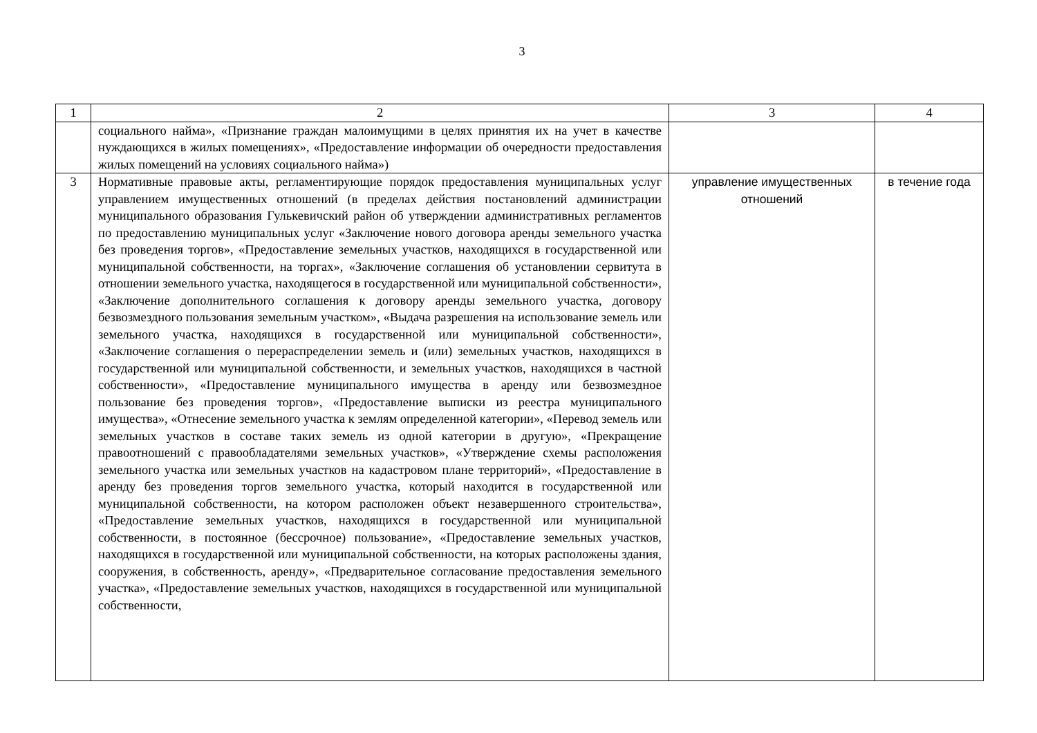3
| 1 | 2 | 3 | 4 |
| --- | --- | --- | --- |
| | социального найма», «Признание граждан малоимущими в целях принятия их на учет в качестве нуждающихся в жилых помещениях», «Предоставление информации об очередности предоставления жилых помещений на условиях социального найма») | | |
| 3 | Нормативные правовые акты, регламентирующие порядок предоставления муниципальных услуг управлением имущественных отношений (в пределах действия постановлений администрации муниципального образования Гулькевичский район об утверждении административных регламентов по предоставлению муниципальных услуг «Заключение нового договора аренды земельного участка без проведения торгов», «Предоставление земельных участков, находящихся в государственной или муниципальной собственности, на торгах», «Заключение соглашения об установлении сервитута в отношении земельного участка, находящегося в государственной или муниципальной собственности», «Заключение дополнительного соглашения к договору аренды земельного участка, договору безвозмездного пользования земельным участком», «Выдача разрешения на использование земель или земельного участка, находящихся в государственной или муниципальной собственности», «Заключение соглашения о перераспределении земель и (или) земельных участков, находящихся в государственной или муниципальной собственности, и земельных участков, находящихся в частной собственности», «Предоставление муниципального имущества в аренду или безвозмездное пользование без проведения торгов», «Предоставление выписки из реестра муниципального имущества», «Отнесение земельного участка к землям определенной категории», «Перевод земель или земельных участков в составе таких земель из одной категории в другую», «Прекращение правоотношений с правообладателями земельных участков», «Утверждение схемы расположения земельного участка или земельных участков на кадастровом плане территорий», «Предоставление в аренду без проведения торгов земельного участка, который находится в государственной или муниципальной собственности, на котором расположен объект незавершенного строительства», «Предоставление земельных участков, находящихся в государственной или муниципальной собственности, в постоянное (бессрочное) пользование», «Предоставление земельных участков, находящихся в государственной или муниципальной собственности, на которых расположены здания, сооружения, в собственность, аренду», «Предварительное согласование предоставления земельного участка», «Предоставление земельных участков, находящихся в государственной или муниципальной собственности, | управление имущественных отношений | в течение года |